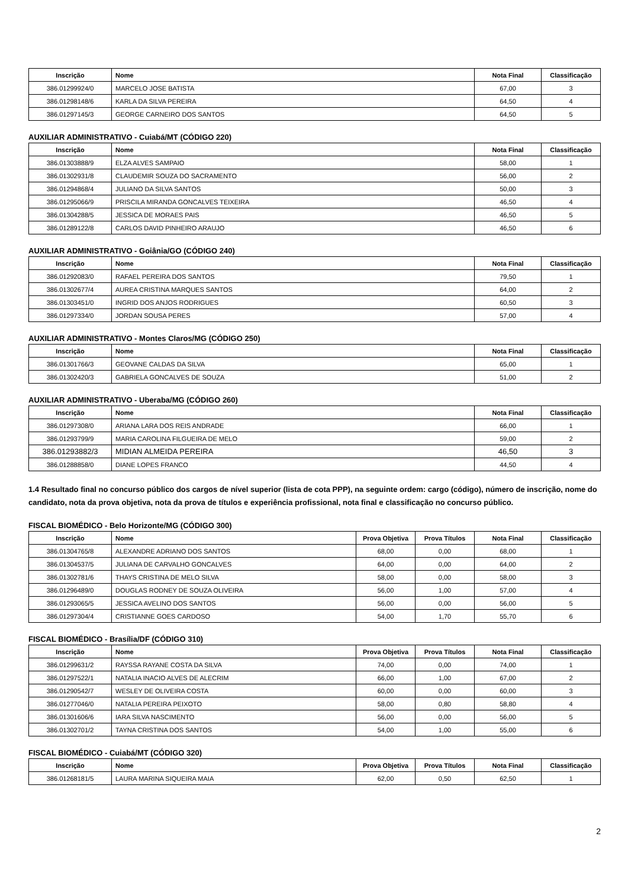| Inscrição | Nome | Nota Final | Classificação |
| --- | --- | --- | --- |
| 386.01299924/0 | MARCELO JOSE BATISTA | 67,00 | 3 |
| 386.01298148/6 | KARLA DA SILVA PEREIRA | 64,50 | 4 |
| 386.01297145/3 | GEORGE CARNEIRO DOS SANTOS | 64,50 | 5 |
AUXILIAR ADMINISTRATIVO - Cuiabá/MT (CÓDIGO 220)
| Inscrição | Nome | Nota Final | Classificação |
| --- | --- | --- | --- |
| 386.01303888/9 | ELZA ALVES SAMPAIO | 58,00 | 1 |
| 386.01302931/8 | CLAUDEMIR SOUZA DO SACRAMENTO | 56,00 | 2 |
| 386.01294868/4 | JULIANO DA SILVA SANTOS | 50,00 | 3 |
| 386.01295066/9 | PRISCILA MIRANDA GONCALVES TEIXEIRA | 46,50 | 4 |
| 386.01304288/5 | JESSICA DE MORAES PAIS | 46,50 | 5 |
| 386.01289122/8 | CARLOS DAVID PINHEIRO ARAUJO | 46,50 | 6 |
AUXILIAR ADMINISTRATIVO - Goiânia/GO (CÓDIGO 240)
| Inscrição | Nome | Nota Final | Classificação |
| --- | --- | --- | --- |
| 386.01292083/0 | RAFAEL PEREIRA DOS SANTOS | 79,50 | 1 |
| 386.01302677/4 | AUREA CRISTINA MARQUES SANTOS | 64,00 | 2 |
| 386.01303451/0 | INGRID DOS ANJOS RODRIGUES | 60,50 | 3 |
| 386.01297334/0 | JORDAN SOUSA PERES | 57,00 | 4 |
AUXILIAR ADMINISTRATIVO - Montes Claros/MG (CÓDIGO 250)
| Inscrição | Nome | Nota Final | Classificação |
| --- | --- | --- | --- |
| 386.01301766/3 | GEOVANE CALDAS DA SILVA | 65,00 | 1 |
| 386.01302420/3 | GABRIELA GONCALVES DE SOUZA | 51,00 | 2 |
AUXILIAR ADMINISTRATIVO - Uberaba/MG (CÓDIGO 260)
| Inscrição | Nome | Nota Final | Classificação |
| --- | --- | --- | --- |
| 386.01297308/0 | ARIANA LARA DOS REIS ANDRADE | 66,00 | 1 |
| 386.01293799/9 | MARIA CAROLINA FILGUEIRA DE MELO | 59,00 | 2 |
| 386.01293882/3 | MIDIAN ALMEIDA PEREIRA | 46,50 | 3 |
| 386.01288858/0 | DIANE LOPES FRANCO | 44,50 | 4 |
1.4 Resultado final no concurso público dos cargos de nível superior (lista de cota PPP), na seguinte ordem: cargo (código), número de inscrição, nome do candidato, nota da prova objetiva, nota da prova de títulos e experiência profissional, nota final e classificação no concurso público.
FISCAL BIOMÉDICO - Belo Horizonte/MG (CÓDIGO 300)
| Inscrição | Nome | Prova Objetiva | Prova Títulos | Nota Final | Classificação |
| --- | --- | --- | --- | --- | --- |
| 386.01304765/8 | ALEXANDRE ADRIANO DOS SANTOS | 68,00 | 0,00 | 68,00 | 1 |
| 386.01304537/5 | JULIANA DE CARVALHO GONCALVES | 64,00 | 0,00 | 64,00 | 2 |
| 386.01302781/6 | THAYS CRISTINA DE MELO SILVA | 58,00 | 0,00 | 58,00 | 3 |
| 386.01296489/0 | DOUGLAS RODNEY DE SOUZA OLIVEIRA | 56,00 | 1,00 | 57,00 | 4 |
| 386.01293065/5 | JESSICA AVELINO DOS SANTOS | 56,00 | 0,00 | 56,00 | 5 |
| 386.01297304/4 | CRISTIANNE GOES CARDOSO | 54,00 | 1,70 | 55,70 | 6 |
FISCAL BIOMÉDICO - Brasília/DF (CÓDIGO 310)
| Inscrição | Nome | Prova Objetiva | Prova Títulos | Nota Final | Classificação |
| --- | --- | --- | --- | --- | --- |
| 386.01299631/2 | RAYSSA RAYANE COSTA DA SILVA | 74,00 | 0,00 | 74,00 | 1 |
| 386.01297522/1 | NATALIA INACIO ALVES DE ALECRIM | 66,00 | 1,00 | 67,00 | 2 |
| 386.01290542/7 | WESLEY DE OLIVEIRA COSTA | 60,00 | 0,00 | 60,00 | 3 |
| 386.01277046/0 | NATALIA PEREIRA PEIXOTO | 58,00 | 0,80 | 58,80 | 4 |
| 386.01301606/6 | IARA SILVA NASCIMENTO | 56,00 | 0,00 | 56,00 | 5 |
| 386.01302701/2 | TAYNA CRISTINA DOS SANTOS | 54,00 | 1,00 | 55,00 | 6 |
FISCAL BIOMÉDICO - Cuiabá/MT (CÓDIGO 320)
| Inscrição | Nome | Prova Objetiva | Prova Títulos | Nota Final | Classificação |
| --- | --- | --- | --- | --- | --- |
| 386.01268181/5 | LAURA MARINA SIQUEIRA MAIA | 62,00 | 0,50 | 62,50 | 1 |
2